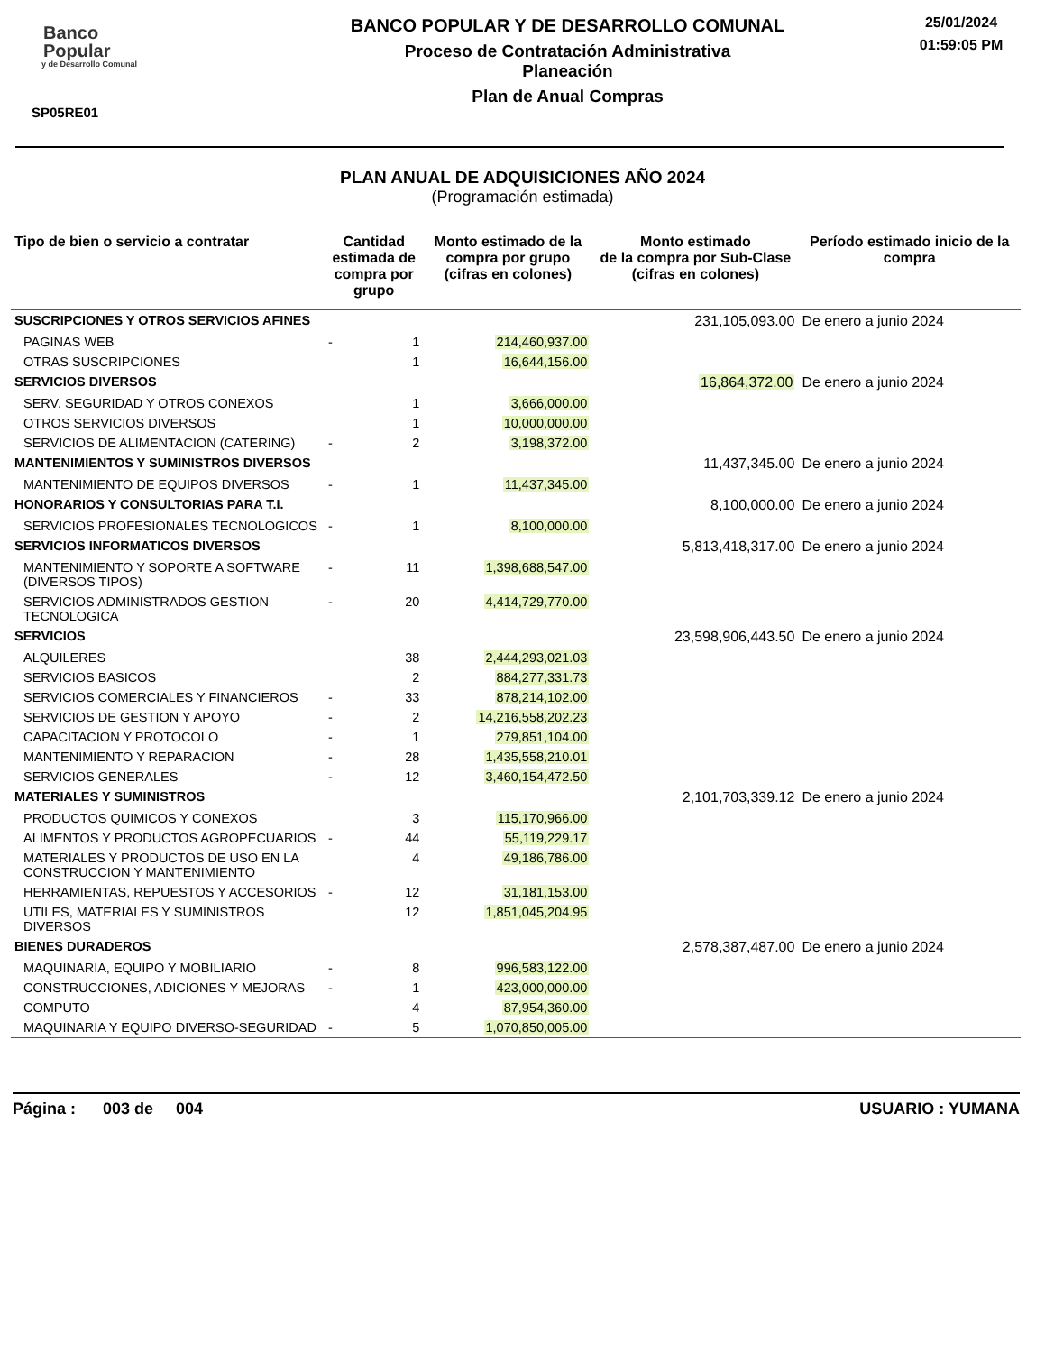Banco
Popular
y de Desarrollo Comunal
SP05RE01
BANCO POPULAR Y DE DESARROLLO COMUNAL
Proceso de Contratación Administrativa
Planeación
Plan de Anual Compras
25/01/2024
01:59:05 PM
PLAN ANUAL DE ADQUISICIONES AÑO 2024
(Programación estimada)
| Tipo de bien o servicio a contratar | Cantidad estimada de compra por grupo | | Monto estimado de la compra por grupo (cifras en colones) | Monto estimado de la compra por Sub-Clase (cifras en colones) | Período estimado inicio de la compra |
| --- | --- | --- | --- | --- | --- |
| SUSCRIPCIONES Y OTROS SERVICIOS AFINES | | | | 231,105,093.00 | De enero a junio 2024 |
| PAGINAS WEB | - | 1 | 214,460,937.00 | | |
| OTRAS SUSCRIPCIONES | | 1 | 16,644,156.00 | | |
| SERVICIOS DIVERSOS | | | | 16,864,372.00 | De enero a junio 2024 |
| SERV. SEGURIDAD Y OTROS CONEXOS | | 1 | 3,666,000.00 | | |
| OTROS SERVICIOS DIVERSOS | | 1 | 10,000,000.00 | | |
| SERVICIOS DE ALIMENTACION (CATERING) | - | 2 | 3,198,372.00 | | |
| MANTENIMIENTOS Y SUMINISTROS DIVERSOS | | | | 11,437,345.00 | De enero a junio 2024 |
| MANTENIMIENTO DE EQUIPOS DIVERSOS | - | 1 | 11,437,345.00 | | |
| HONORARIOS Y CONSULTORIAS PARA T.I. | | | | 8,100,000.00 | De enero a junio 2024 |
| SERVICIOS PROFESIONALES TECNOLOGICOS | - | 1 | 8,100,000.00 | | |
| SERVICIOS INFORMATICOS DIVERSOS | | | | 5,813,418,317.00 | De enero a junio 2024 |
| MANTENIMIENTO Y SOPORTE A SOFTWARE (DIVERSOS TIPOS) | - | 11 | 1,398,688,547.00 | | |
| SERVICIOS ADMINISTRADOS GESTION TECNOLOGICA | - | 20 | 4,414,729,770.00 | | |
| SERVICIOS | | | | 23,598,906,443.50 | De enero a junio 2024 |
| ALQUILERES | | 38 | 2,444,293,021.03 | | |
| SERVICIOS BASICOS | | 2 | 884,277,331.73 | | |
| SERVICIOS COMERCIALES Y FINANCIEROS | - | 33 | 878,214,102.00 | | |
| SERVICIOS DE GESTION Y APOYO | - | 2 | 14,216,558,202.23 | | |
| CAPACITACION Y PROTOCOLO | - | 1 | 279,851,104.00 | | |
| MANTENIMIENTO Y REPARACION | - | 28 | 1,435,558,210.01 | | |
| SERVICIOS GENERALES | - | 12 | 3,460,154,472.50 | | |
| MATERIALES Y SUMINISTROS | | | | 2,101,703,339.12 | De enero a junio 2024 |
| PRODUCTOS QUIMICOS Y CONEXOS | | 3 | 115,170,966.00 | | |
| ALIMENTOS Y PRODUCTOS AGROPECUARIOS | - | 44 | 55,119,229.17 | | |
| MATERIALES Y PRODUCTOS DE USO EN LA CONSTRUCCION Y MANTENIMIENTO | | 4 | 49,186,786.00 | | |
| HERRAMIENTAS, REPUESTOS Y ACCESORIOS | - | 12 | 31,181,153.00 | | |
| UTILES, MATERIALES Y SUMINISTROS DIVERSOS | | 12 | 1,851,045,204.95 | | |
| BIENES DURADEROS | | | | 2,578,387,487.00 | De enero a junio 2024 |
| MAQUINARIA, EQUIPO Y MOBILIARIO | - | 8 | 996,583,122.00 | | |
| CONSTRUCCIONES, ADICIONES Y MEJORAS | - | 1 | 423,000,000.00 | | |
| COMPUTO | | 4 | 87,954,360.00 | | |
| MAQUINARIA Y EQUIPO DIVERSO-SEGURIDAD | - | 5 | 1,070,850,005.00 | | |
Página : 003 de 004 USUARIO : YUMANA